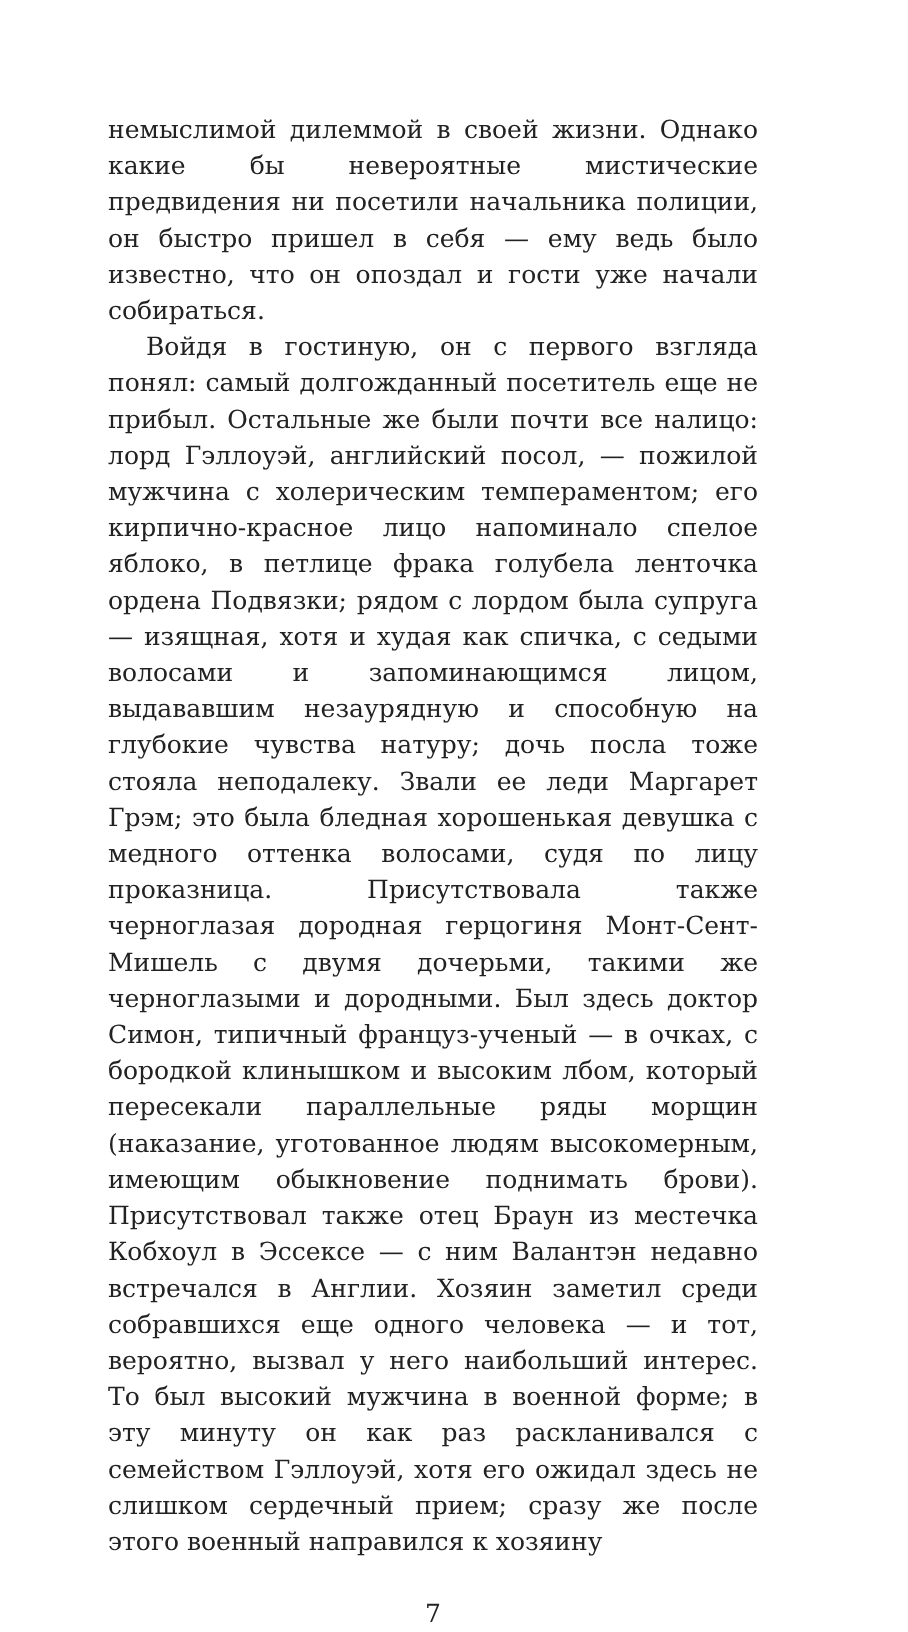немыслимой дилеммой в своей жизни. Однако какие бы невероятные мистические предвидения ни посетили начальника полиции, он быстро пришел в себя — ему ведь было известно, что он опоздал и гости уже начали собираться.
Войдя в гостиную, он с первого взгляда понял: самый долгожданный посетитель еще не прибыл. Остальные же были почти все налицо: лорд Гэллоуэй, английский посол, — пожилой мужчина с холерическим темпераментом; его кирпично-красное лицо напоминало спелое яблоко, в петлице фрака голубела ленточка ордена Подвязки; рядом с лордом была супруга — изящная, хотя и худая как спичка, с седыми волосами и запоминающимся лицом, выдававшим незаурядную и способную на глубокие чувства натуру; дочь посла тоже стояла неподалеку. Звали ее леди Маргарет Грэм; это была бледная хорошенькая девушка с медного оттенка волосами, судя по лицу проказница. Присутствовала также черноглазая дородная герцогиня Монт-Сент-Мишель с двумя дочерьми, такими же черноглазыми и дородными. Был здесь доктор Симон, типичный француз-ученый — в очках, с бородкой клинышком и высоким лбом, который пересекали параллельные ряды морщин (наказание, уготованное людям высокомерным, имеющим обыкновение поднимать брови). Присутствовал также отец Браун из местечка Кобхоул в Эссексе — с ним Валантэн недавно встречался в Англии. Хозяин заметил среди собравшихся еще одного человека — и тот, вероятно, вызвал у него наибольший интерес. То был высокий мужчина в военной форме; в эту минуту он как раз раскланивался с семейством Гэллоуэй, хотя его ожидал здесь не слишком сердечный прием; сразу же после этого военный направился к хозяину
7